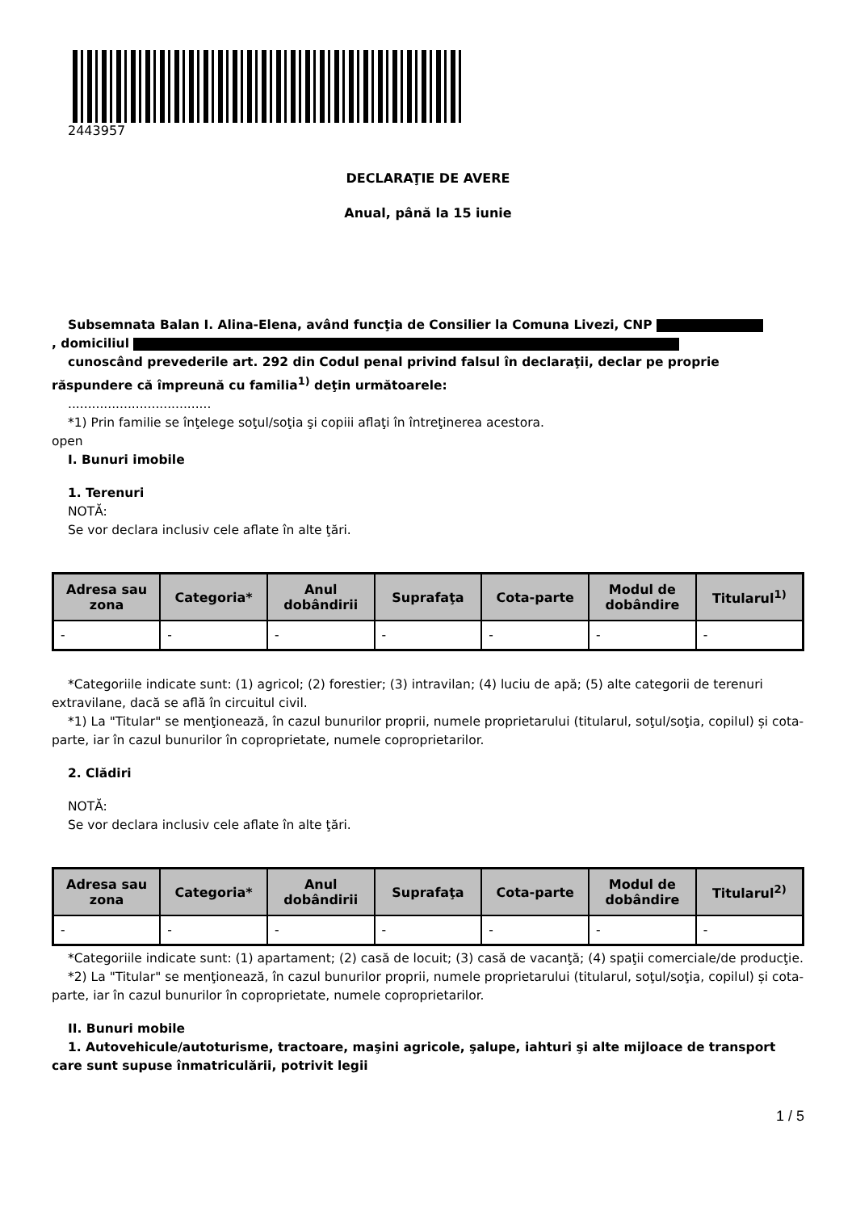2443957
DECLARAŢIE DE AVERE
Anual, până la 15 iunie
Subsemnata Balan I. Alina-Elena, având funcţia de Consilier la Comuna Livezi, CNP
, domiciliul
cunoscând prevederile art. 292 din Codul penal privind falsul în declaraţii, declar pe proprie răspundere că împreună cu familia<sup>1)</sup> deţin următoarele:
....................................
*1) Prin familie se înţelege soţul/soţia şi copiii aflaţi în întreţinerea acestora.
open
I. Bunuri imobile
1. Terenuri
NOTĂ:
Se vor declara inclusiv cele aflate în alte ţări.
| Adresa sau zona | Categoria* | Anul dobândirii | Suprafaţa | Cota-parte | Modul de dobândire | Titularul<sup>1)</sup> |
| --- | --- | --- | --- | --- | --- | --- |
| - | - | - | - | - | - | - |
*Categoriile indicate sunt: (1) agricol; (2) forestier; (3) intravilan; (4) luciu de apă; (5) alte categorii de terenuri extravilane, dacă se află în circuitul civil.
*1) La "Titular" se menţionează, în cazul bunurilor proprii, numele proprietarului (titularul, soţul/soţia, copilul) și cota-parte, iar în cazul bunurilor în coproprietate, numele coproprietarilor.
2. Clădiri
NOTĂ:
Se vor declara inclusiv cele aflate în alte ţări.
| Adresa sau zona | Categoria* | Anul dobândirii | Suprafaţa | Cota-parte | Modul de dobândire | Titularul<sup>2)</sup> |
| --- | --- | --- | --- | --- | --- | --- |
| - | - | - | - | - | - | - |
*Categoriile indicate sunt: (1) apartament; (2) casă de locuit; (3) casă de vacanţă; (4) spaţii comerciale/de producţie.
*2) La "Titular" se menţionează, în cazul bunurilor proprii, numele proprietarului (titularul, soţul/soţia, copilul) și cota-parte, iar în cazul bunurilor în coproprietate, numele coproprietarilor.
II. Bunuri mobile
1. Autovehicule/autoturisme, tractoare, maşini agricole, şalupe, iahturi şi alte mijloace de transport care sunt supuse înmatriculării, potrivit legii
1 / 5